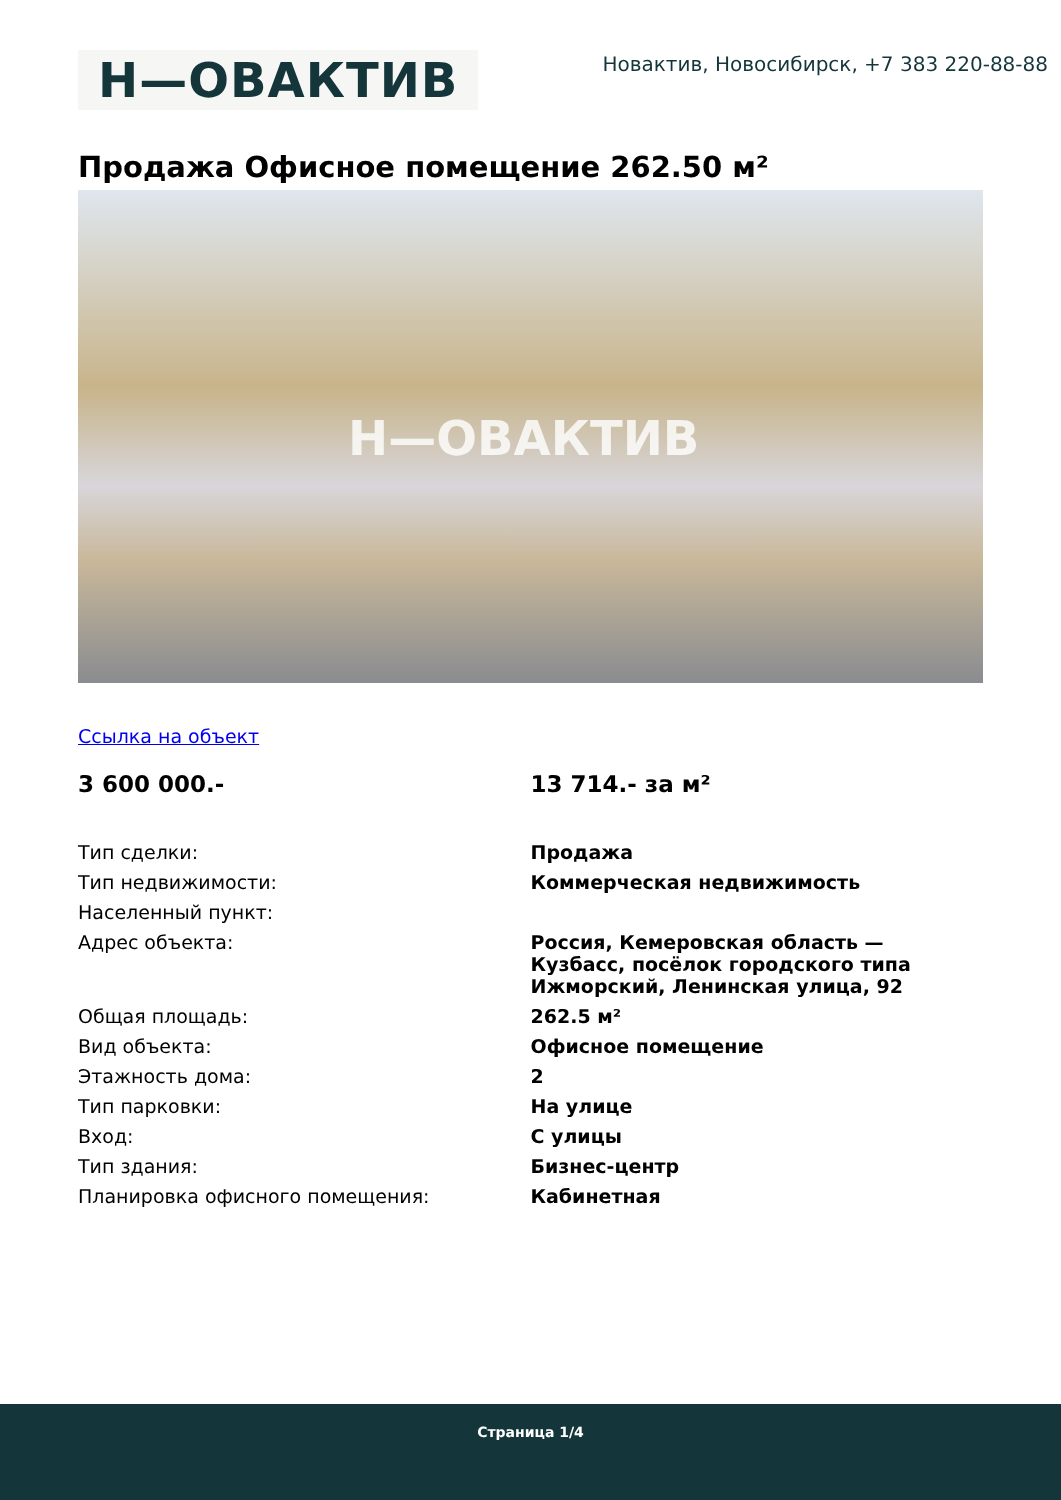Н—ОВАКТИВ
Новактив, Новосибирск, +7 383 220-88-88
Продажа Офисное помещение 262.50 м²
Н—ОВАКТИВ
Ссылка на объект
| 3 600 000.- | 13 714.- за м² |
| Тип сделки: | Продажа |
| Тип недвижимости: | Коммерческая недвижимость |
| Населенный пункт: | |
| Адрес объекта: | Россия, Кемеровская область — Кузбасс, посёлок городского типа Ижморский, Ленинская улица, 92 |
| Общая площадь: | 262.5 м² |
| Вид объекта: | Офисное помещение |
| Этажность дома: | 2 |
| Тип парковки: | На улице |
| Вход: | С улицы |
| Тип здания: | Бизнес-центр |
| Планировка офисного помещения: | Кабинетная |
Страница 1/4